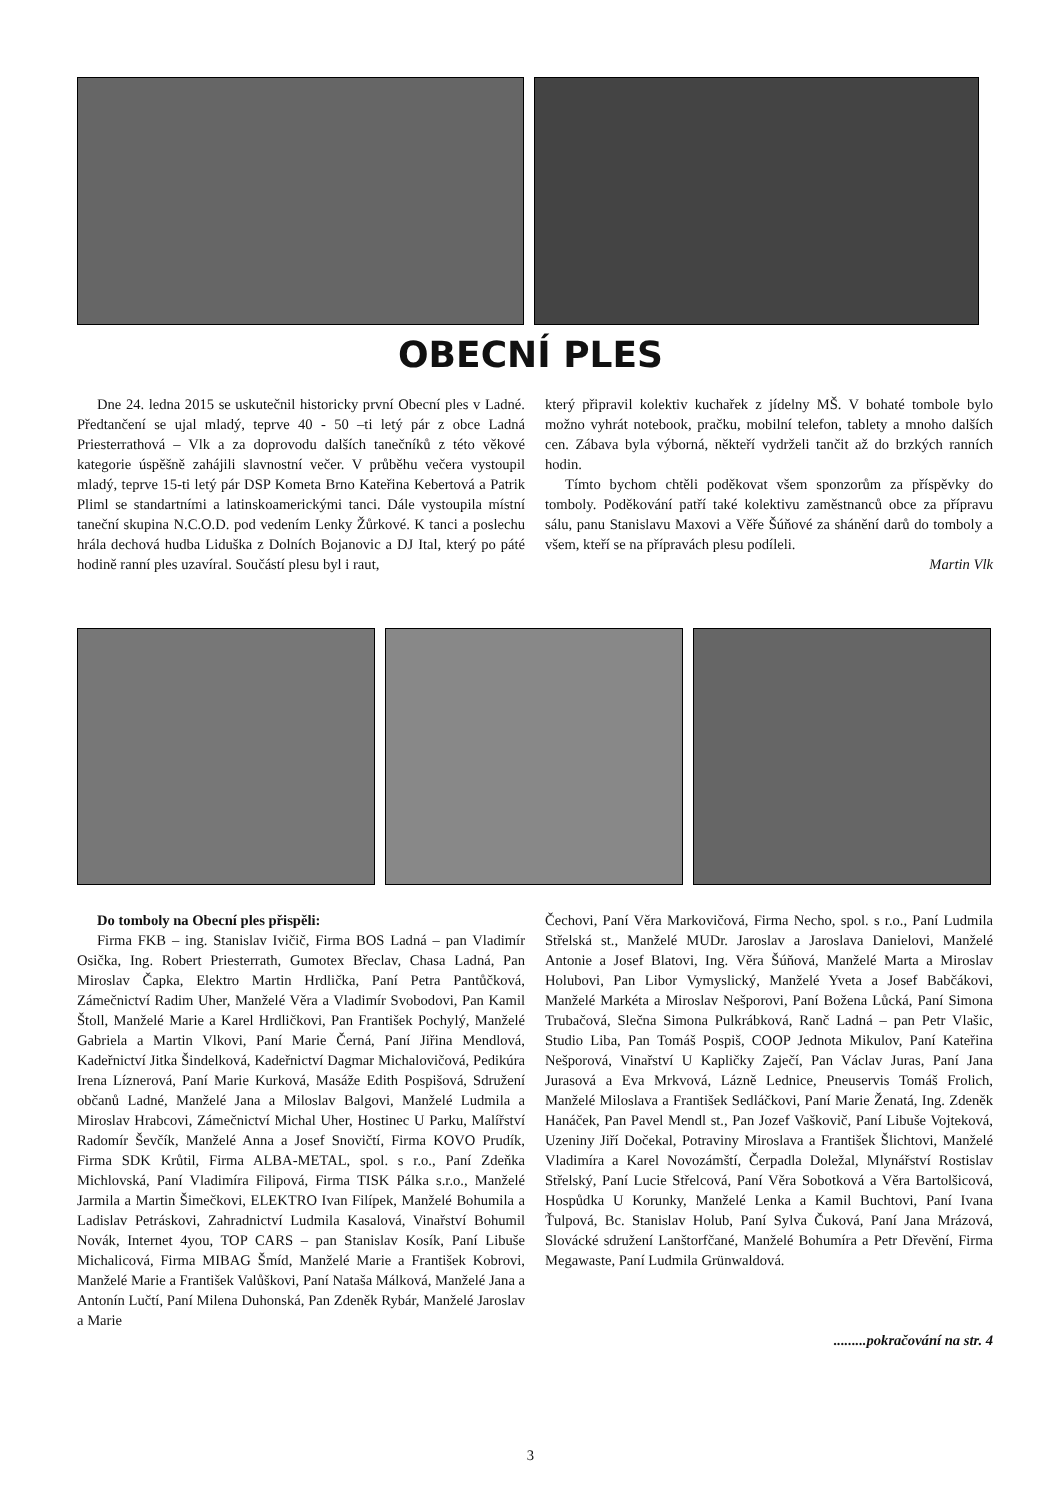OBECNÍ PLES
Dne 24. ledna 2015 se uskutečnil historicky první Obecní ples v Ladné. Předtančení se ujal mladý, teprve 40 - 50 –ti letý pár z obce Ladná Priesterrathová – Vlk a za doprovodu dalších tanečníků z této věkové kategorie úspěšně zahájili slavnostní večer. V průběhu večera vystoupil mladý, teprve 15-ti letý pár DSP Kometa Brno Kateřina Kebertová a Patrik Pliml se standartními a latinskoamerickými tanci. Dále vystoupila místní taneční skupina N.C.O.D. pod vedením Lenky Žůrkové. K tanci a poslechu hrála dechová hudba Liduška z Dolních Bojanovic a DJ Ital, který po páté hodině ranní ples uzavíral. Součástí plesu byl i raut,
který připravil kolektiv kuchařek z jídelny MŠ. V bohaté tombole bylo možno vyhrát notebook, pračku, mobilní telefon, tablety a mnoho dalších cen. Zábava byla výborná, někteří vydrželi tančit až do brzkých ranních hodin.
Tímto bychom chtěli poděkovat všem sponzorům za příspěvky do tomboly. Poděkování patří také kolektivu zaměstnanců obce za přípravu sálu, panu Stanislavu Maxovi a Věře Šúňové za shánění darů do tomboly a všem, kteří se na přípravách plesu podíleli.
Martin Vlk
Do tomboly na Obecní ples přispěli:
Firma FKB – ing. Stanislav Ivičič, Firma BOS Ladná – pan Vladimír Osička, Ing. Robert Priesterrath, Gumotex Břeclav, Chasa Ladná, Pan Miroslav Čapka, Elektro Martin Hrdlička, Paní Petra Pantůčková, Zámečnictví Radim Uher, Manželé Věra a Vladimír Svobodovi, Pan Kamil Štoll, Manželé Marie a Karel Hrdličkovi, Pan František Pochylý, Manželé Gabriela a Martin Vlkovi, Paní Marie Černá, Paní Jiřina Mendlová, Kadeřnictví Jitka Šindelková, Kadeřnictví Dagmar Michalovičová, Pedikúra Irena Líznerová, Paní Marie Kurková, Masáže Edith Pospišová, Sdružení občanů Ladné, Manželé Jana a Miloslav Balgovi, Manželé Ludmila a Miroslav Hrabcovi, Zámečnictví Michal Uher, Hostinec U Parku, Malířství Radomír Ševčík, Manželé Anna a Josef Snovičtí, Firma KOVO Prudík, Firma SDK Krůtil, Firma ALBA-METAL, spol. s r.o., Paní Zdeňka Michlovská, Paní Vladimíra Filipová, Firma TISK Pálka s.r.o., Manželé Jarmila a Martin Šimečkovi, ELEKTRO Ivan Filípek, Manželé Bohumila a Ladislav Petráskovi, Zahradnictví Ludmila Kasalová, Vinařství Bohumil Novák, Internet 4you, TOP CARS – pan Stanislav Kosík, Paní Libuše Michalicová, Firma MIBAG Šmíd, Manželé Marie a František Kobrovi, Manželé Marie a František Valůškovi, Paní Nataša Málková, Manželé Jana a Antonín Lučtí, Paní Milena Duhonská, Pan Zdeněk Rybár, Manželé Jaroslav a Marie
Čechovi, Paní Věra Markovičová, Firma Necho, spol. s r.o., Paní Ludmila Střelská st., Manželé MUDr. Jaroslav a Jaroslava Danielovi, Manželé Antonie a Josef Blatovi, Ing. Věra Šúňová, Manželé Marta a Miroslav Holubovi, Pan Libor Vymyslický, Manželé Yveta a Josef Babčákovi, Manželé Markéta a Miroslav Nešporovi, Paní Božena Lůcká, Paní Simona Trubačová, Slečna Simona Pulkrábková, Ranč Ladná – pan Petr Vlašic, Studio Liba, Pan Tomáš Pospiš, COOP Jednota Mikulov, Paní Kateřina Nešporová, Vinařství U Kapličky Zaječí, Pan Václav Juras, Paní Jana Jurasová a Eva Mrkvová, Lázně Lednice, Pneuservis Tomáš Frolich, Manželé Miloslava a František Sedláčkovi, Paní Marie Ženatá, Ing. Zdeněk Hanáček, Pan Pavel Mendl st., Pan Jozef Vaškovič, Paní Libuše Vojteková, Uzeniny Jiří Dočekal, Potraviny Miroslava a František Šlichtovi, Manželé Vladimíra a Karel Novozámští, Čerpadla Doležal, Mlynářství Rostislav Střelský, Paní Lucie Střelcová, Paní Věra Sobotková a Věra Bartolšicová, Hospůdka U Korunky, Manželé Lenka a Kamil Buchtovi, Paní Ivana Ťulpová, Bc. Stanislav Holub, Paní Sylva Čuková, Paní Jana Mrázová, Slovácké sdružení Lanštorfčané, Manželé Bohumíra a Petr Dřevění, Firma Megawaste, Paní Ludmila Grünwaldová.
.........pokračování na str. 4
3